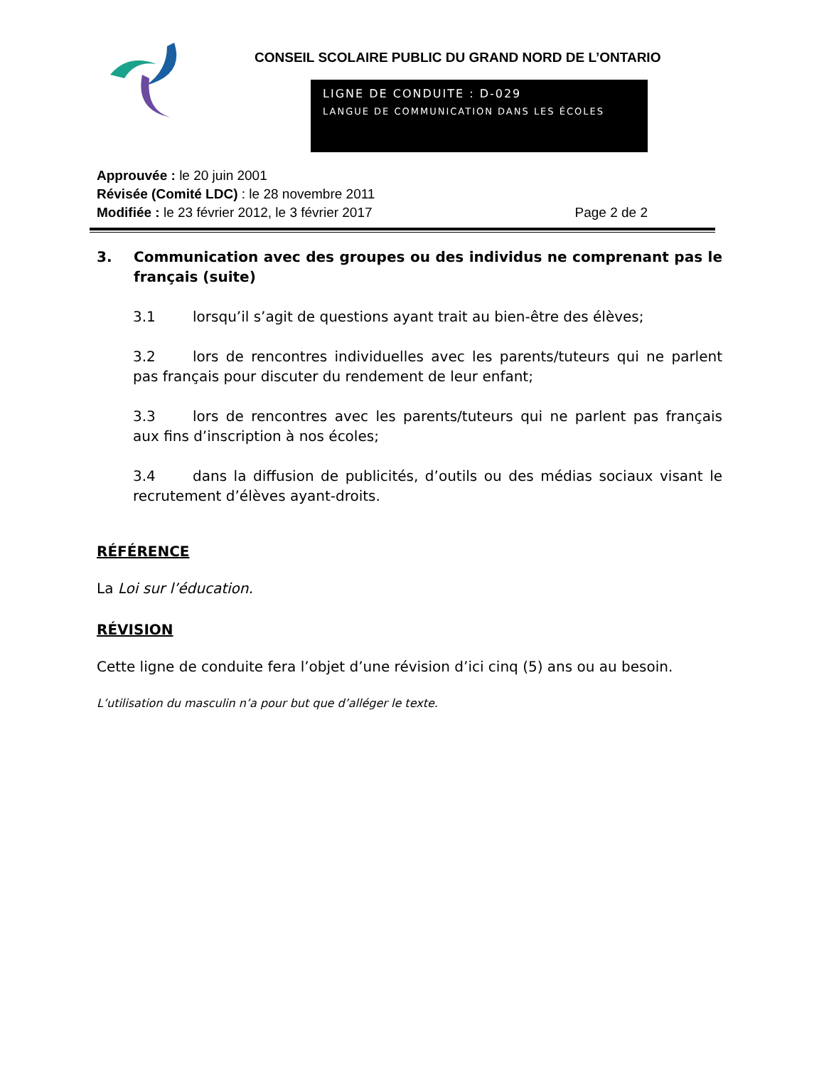CONSEIL SCOLAIRE PUBLIC DU GRAND NORD DE L’ONTARIO
LIGNE DE CONDUITE : D-029
LANGUE DE COMMUNICATION DANS LES ÉCOLES
Approuvée : le 20 juin 2001
Révisée (Comité LDC) : le 28 novembre 2011
Modifiée : le 23 février 2012, le 3 février 2017 Page 2 de 2
3. Communication avec des groupes ou des individus ne comprenant pas le français (suite)
3.1 lorsqu’il s’agit de questions ayant trait au bien-être des élèves;
3.2 lors de rencontres individuelles avec les parents/tuteurs qui ne parlent pas français pour discuter du rendement de leur enfant;
3.3 lors de rencontres avec les parents/tuteurs qui ne parlent pas français aux fins d’inscription à nos écoles;
3.4 dans la diffusion de publicités, d’outils ou des médias sociaux visant le recrutement d’élèves ayant-droits.
RÉFÉRENCE
La Loi sur l’éducation.
RÉVISION
Cette ligne de conduite fera l’objet d’une révision d’ici cinq (5) ans ou au besoin.
L’utilisation du masculin n’a pour but que d’alléger le texte.